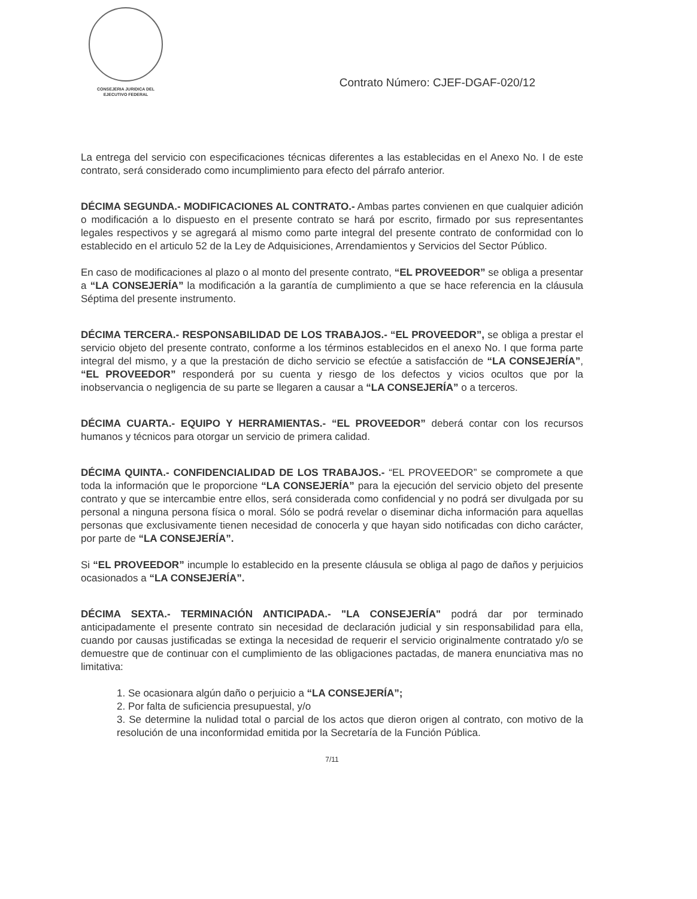CONSEJERIA JURIDICA DEL
EJECUTIVO FEDERAL
Contrato Número: CJEF-DGAF-020/12
La entrega del servicio con especificaciones técnicas diferentes a las establecidas en el Anexo No. I de este contrato, será considerado como incumplimiento para efecto del párrafo anterior.
DÉCIMA SEGUNDA.- MODIFICACIONES AL CONTRATO.- Ambas partes convienen en que cualquier adición o modificación a lo dispuesto en el presente contrato se hará por escrito, firmado por sus representantes legales respectivos y se agregará al mismo como parte integral del presente contrato de conformidad con lo establecido en el articulo 52 de la Ley de Adquisiciones, Arrendamientos y Servicios del Sector Público.
En caso de modificaciones al plazo o al monto del presente contrato, “EL PROVEEDOR” se obliga a presentar a “LA CONSEJERÍA” la modificación a la garantía de cumplimiento a que se hace referencia en la cláusula Séptima del presente instrumento.
DÉCIMA TERCERA.- RESPONSABILIDAD DE LOS TRABAJOS.- “EL PROVEEDOR”, se obliga a prestar el servicio objeto del presente contrato, conforme a los términos establecidos en el anexo No. I que forma parte integral del mismo, y a que la prestación de dicho servicio se efectúe a satisfacción de “LA CONSEJERÍA”, “EL PROVEEDOR” responderá por su cuenta y riesgo de los defectos y vicios ocultos que por la inobservancia o negligencia de su parte se llegaren a causar a “LA CONSEJERÍA” o a terceros.
DÉCIMA CUARTA.- EQUIPO Y HERRAMIENTAS.- “EL PROVEEDOR” deberá contar con los recursos humanos y técnicos para otorgar un servicio de primera calidad.
DÉCIMA QUINTA.- CONFIDENCIALIDAD DE LOS TRABAJOS.- “EL PROVEEDOR” se compromete a que toda la información que le proporcione “LA CONSEJERÍA” para la ejecución del servicio objeto del presente contrato y que se intercambie entre ellos, será considerada como confidencial y no podrá ser divulgada por su personal a ninguna persona física o moral. Sólo se podrá revelar o diseminar dicha información para aquellas personas que exclusivamente tienen necesidad de conocerla y que hayan sido notificadas con dicho carácter, por parte de “LA CONSEJERÍA”.
Si “EL PROVEEDOR” incumple lo establecido en la presente cláusula se obliga al pago de daños y perjuicios ocasionados a “LA CONSEJERÍA”.
DÉCIMA SEXTA.- TERMINACIÓN ANTICIPADA.- "LA CONSEJERÍA" podrá dar por terminado anticipadamente el presente contrato sin necesidad de declaración judicial y sin responsabilidad para ella, cuando por causas justificadas se extinga la necesidad de requerir el servicio originalmente contratado y/o se demuestre que de continuar con el cumplimiento de las obligaciones pactadas, de manera enunciativa mas no limitativa:
1. Se ocasionara algún daño o perjuicio a “LA CONSEJERÍA”;
2. Por falta de suficiencia presupuestal, y/o
3. Se determine la nulidad total o parcial de los actos que dieron origen al contrato, con motivo de la resolución de una inconformidad emitida por la Secretaría de la Función Pública.
7/11